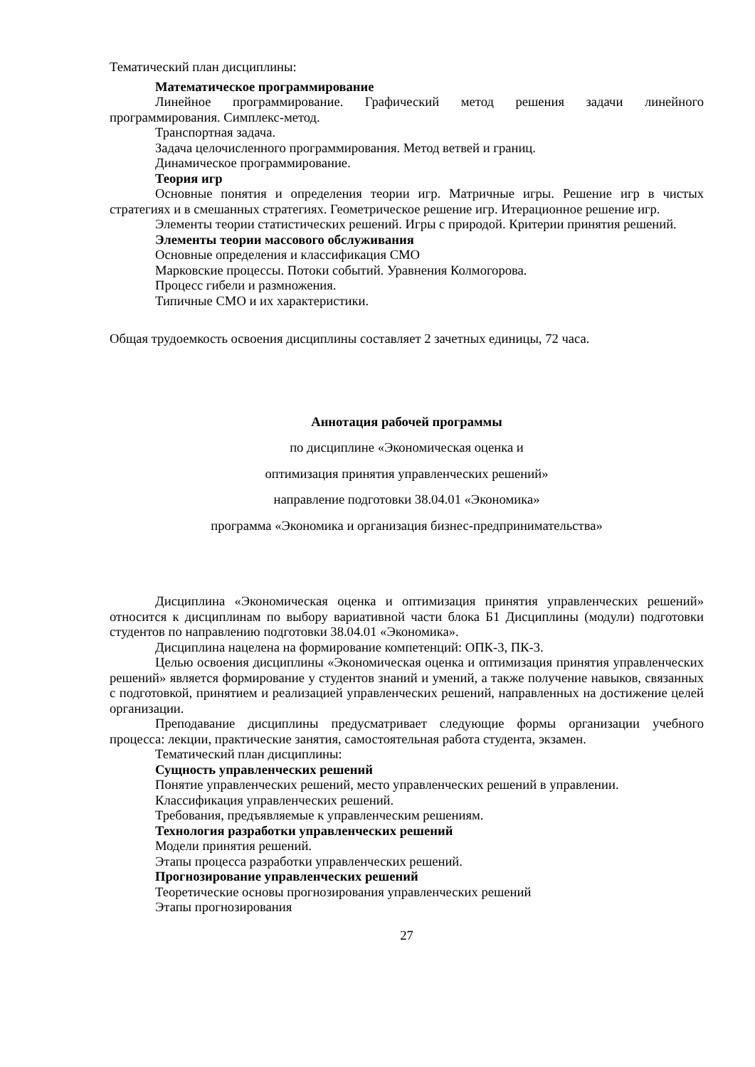Тематический план дисциплины:
Математическое программирование
Линейное программирование. Графический метод решения задачи линейного программирования. Симплекс-метод.
Транспортная задача.
Задача целочисленного программирования. Метод ветвей и границ.
Динамическое программирование.
Теория игр
Основные понятия и определения теории игр. Матричные игры. Решение игр в чистых стратегиях и в смешанных стратегиях. Геометрическое решение игр. Итерационное решение игр.
Элементы теории статистических решений. Игры с природой. Критерии принятия решений.
Элементы теории массового обслуживания
Основные определения и классификация СМО
Марковские процессы. Потоки событий. Уравнения Колмогорова.
Процесс гибели и размножения.
Типичные СМО и их характеристики.
Общая трудоемкость освоения дисциплины составляет 2 зачетных единицы, 72 часа.
Аннотация рабочей программы
по дисциплине «Экономическая оценка и
оптимизация принятия управленческих решений»
направление подготовки 38.04.01 «Экономика»
программа «Экономика и организация бизнес-предпринимательства»
Дисциплина «Экономическая оценка и оптимизация принятия управленческих решений» относится к дисциплинам по выбору вариативной части блока Б1 Дисциплины (модули) подготовки студентов по направлению подготовки 38.04.01 «Экономика».
Дисциплина нацелена на формирование компетенций: ОПК-3, ПК-3.
Целью освоения дисциплины «Экономическая оценка и оптимизация принятия управленческих решений» является формирование у студентов знаний и умений, а также получение навыков, связанных с подготовкой, принятием и реализацией управленческих решений, направленных на достижение целей организации.
Преподавание дисциплины предусматривает следующие формы организации учебного процесса: лекции, практические занятия, самостоятельная работа студента, экзамен.
Тематический план дисциплины:
Сущность управленческих решений
Понятие управленческих решений, место управленческих решений в управлении.
Классификация управленческих решений.
Требования, предъявляемые к управленческим решениям.
Технология разработки управленческих решений
Модели принятия решений.
Этапы процесса разработки управленческих решений.
Прогнозирование управленческих решений
Теоретические основы прогнозирования управленческих решений
Этапы прогнозирования
27